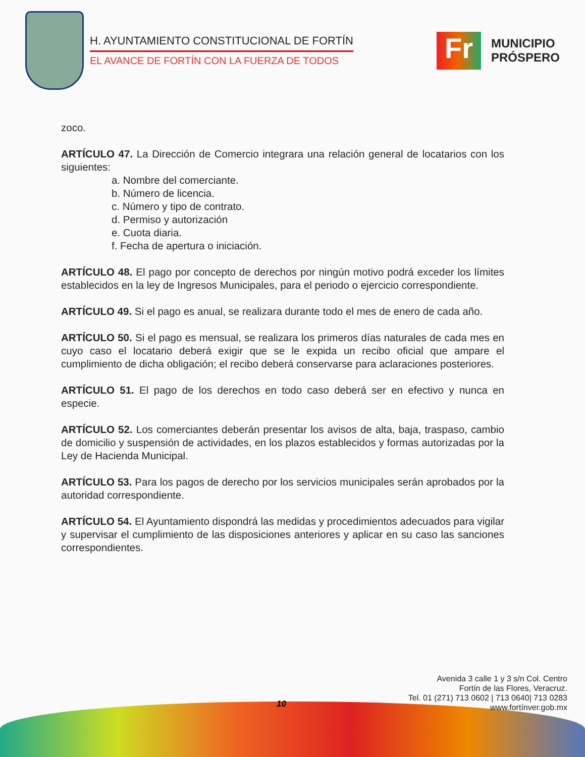H. AYUNTAMIENTO CONSTITUCIONAL DE FORTÍN
EL AVANCE DE FORTÍN CON LA FUERZA DE TODOS
Fr
MUNICIPIO
PRÓSPERO
zoco.
ARTÍCULO 47. La Dirección de Comercio integrara una relación general de locatarios con los siguientes:
a. Nombre del comerciante.
b. Número de licencia.
c. Número y tipo de contrato.
d. Permiso y autorización
e. Cuota diaria.
f. Fecha de apertura o iniciación.
ARTÍCULO 48. El pago por concepto de derechos por ningún motivo podrá exceder los límites establecidos en la ley de Ingresos Municipales, para el periodo o ejercicio correspondiente.
ARTÍCULO 49. Si el pago es anual, se realizara durante todo el mes de enero de cada año.
ARTÍCULO 50. Si el pago es mensual, se realizara los primeros días naturales de cada mes en cuyo caso el locatario deberá exigir que se le expida un recibo oficial que ampare el cumplimiento de dicha obligación; el recibo deberá conservarse para aclaraciones posteriores.
ARTÍCULO 51. El pago de los derechos en todo caso deberá ser en efectivo y nunca en especie.
ARTÍCULO 52. Los comerciantes deberán presentar los avisos de alta, baja, traspaso, cambio de domicilio y suspensión de actividades, en los plazos establecidos y formas autorizadas por la Ley de Hacienda Municipal.
ARTÍCULO 53. Para los pagos de derecho por los servicios municipales serán aprobados por la autoridad correspondiente.
ARTÍCULO 54. El Ayuntamiento dispondrá las medidas y procedimientos adecuados para vigilar y supervisar el cumplimiento de las disposiciones anteriores y aplicar en su caso las sanciones correspondientes.
10
Avenida 3 calle 1 y 3 s/n Col. Centro
Fortín de las Flores, Veracruz.
Tel. 01 (271) 713 0602 | 713 0640| 713 0283
www.fortínver.gob.mx